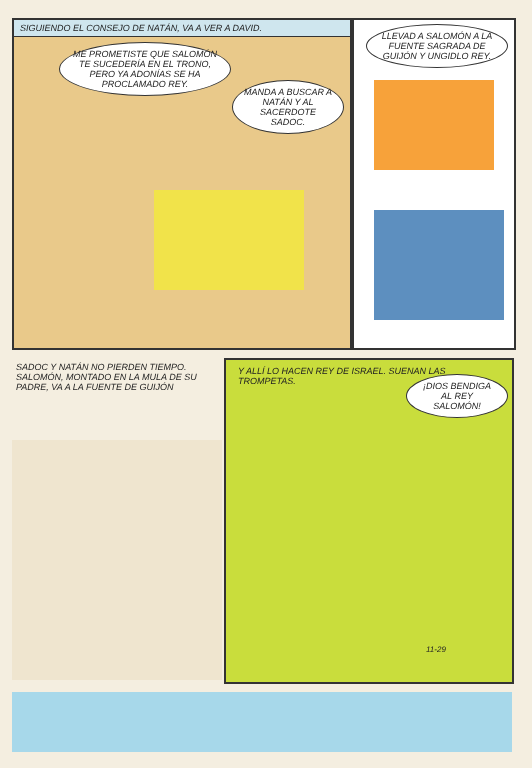SIGUIENDO EL CONSEJO DE NATÁN, VA A VER A DAVID.
ME PROMETISTE QUE SALOMÓN TE SUCEDERÍA EN EL TRONO, PERO YA ADONÍAS SE HA PROCLAMADO REY.
MANDA A BUSCAR A NATÁN Y AL SACERDOTE SADOC.
LLEVAD A SALOMÓN A LA FUENTE SAGRADA DE GUIJÓN Y UNGIDLO REY.
SADOC Y NATÁN NO PIERDEN TIEMPO. SALOMÓN, MONTADO EN LA MULA DE SU PADRE, VA A LA FUENTE DE GUIJÓN
Y ALLÍ LO HACEN REY DE ISRAEL. SUENAN LAS TROMPETAS.
¡DIOS BENDIGA AL REY SALOMÓN!
11-29